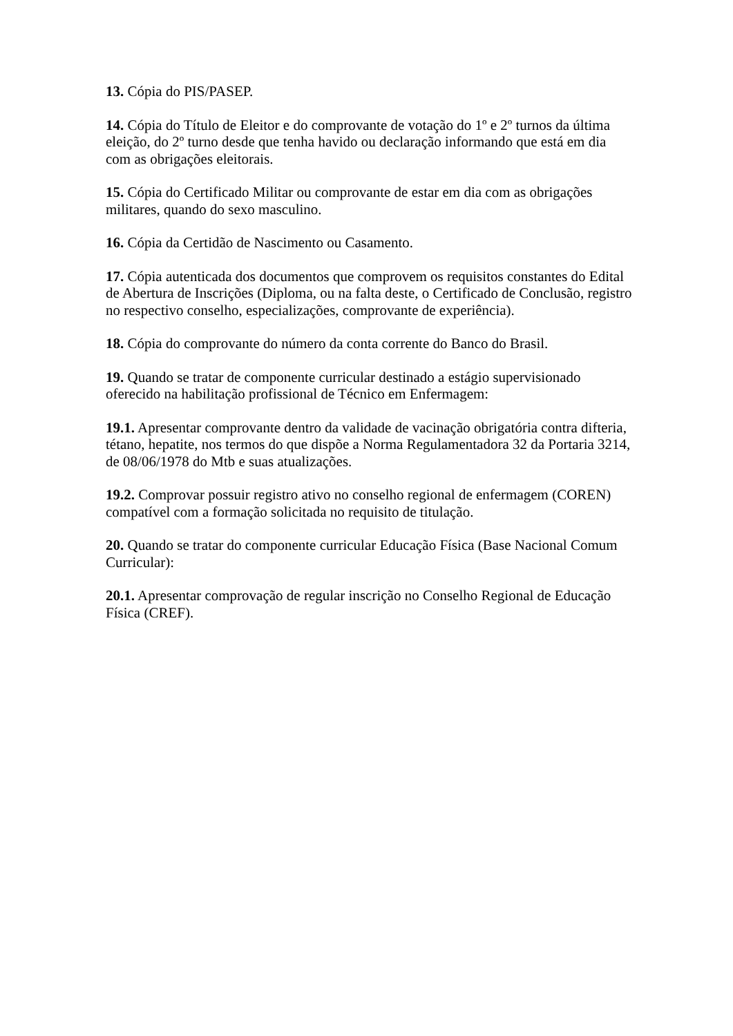13. Cópia do PIS/PASEP.
14. Cópia do Título de Eleitor e do comprovante de votação do 1º e 2º turnos da última eleição, do 2º turno desde que tenha havido ou declaração informando que está em dia com as obrigações eleitorais.
15. Cópia do Certificado Militar ou comprovante de estar em dia com as obrigações militares, quando do sexo masculino.
16. Cópia da Certidão de Nascimento ou Casamento.
17. Cópia autenticada dos documentos que comprovem os requisitos constantes do Edital de Abertura de Inscrições (Diploma, ou na falta deste, o Certificado de Conclusão, registro no respectivo conselho, especializações, comprovante de experiência).
18. Cópia do comprovante do número da conta corrente do Banco do Brasil.
19. Quando se tratar de componente curricular destinado a estágio supervisionado oferecido na habilitação profissional de Técnico em Enfermagem:
19.1. Apresentar comprovante dentro da validade de vacinação obrigatória contra difteria, tétano, hepatite, nos termos do que dispõe a Norma Regulamentadora 32 da Portaria 3214, de 08/06/1978 do Mtb e suas atualizações.
19.2. Comprovar possuir registro ativo no conselho regional de enfermagem (COREN) compatível com a formação solicitada no requisito de titulação.
20. Quando se tratar do componente curricular Educação Física (Base Nacional Comum Curricular):
20.1. Apresentar comprovação de regular inscrição no Conselho Regional de Educação Física (CREF).